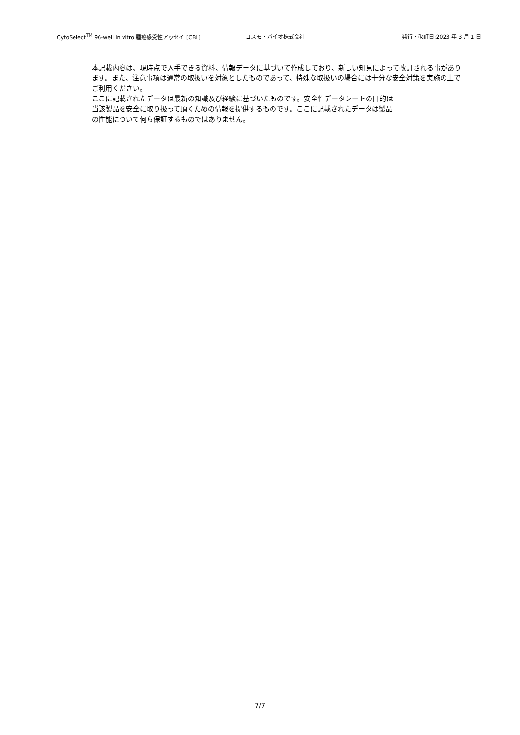CytoSelect<sup>TM</sup> 96-well in vitro 腫瘍感受性アッセイ [CBL] コスモ・バイオ株式会社 発行・改訂日:2023 年 3 月 1 日
本記載内容は、現時点で入手できる資料、情報データに基づいて作成しており、新しい知見によって改訂される事があります。また、注意事項は通常の取扱いを対象としたものであって、特殊な取扱いの場合には十分な安全対策を実施の上でご利用ください。
ここに記載されたデータは最新の知識及び経験に基づいたものです。安全性データシートの目的は
当該製品を安全に取り扱って頂くための情報を提供するものです。ここに記載されたデータは製品
の性能について何ら保証するものではありません。
7/7